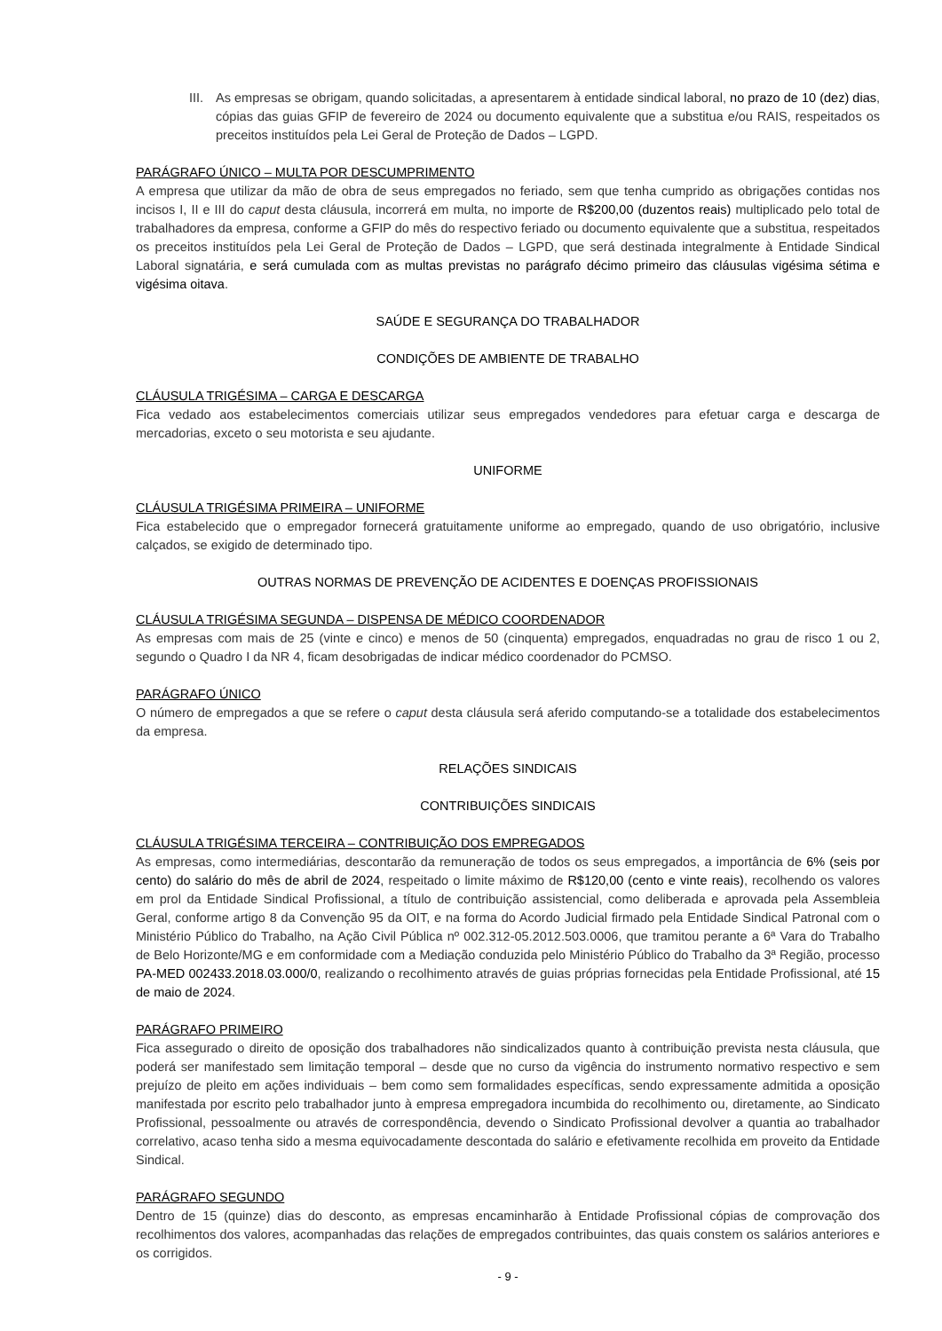III.
As empresas se obrigam, quando solicitadas, a apresentarem à entidade sindical laboral, no prazo de 10 (dez) dias, cópias das guias GFIP de fevereiro de 2024 ou documento equivalente que a substitua e/ou RAIS, respeitados os preceitos instituídos pela Lei Geral de Proteção de Dados – LGPD.
PARÁGRAFO ÚNICO – MULTA POR DESCUMPRIMENTO
A empresa que utilizar da mão de obra de seus empregados no feriado, sem que tenha cumprido as obrigações contidas nos incisos I, II e III do caput desta cláusula, incorrerá em multa, no importe de R$200,00 (duzentos reais) multiplicado pelo total de trabalhadores da empresa, conforme a GFIP do mês do respectivo feriado ou documento equivalente que a substitua, respeitados os preceitos instituídos pela Lei Geral de Proteção de Dados – LGPD, que será destinada integralmente à Entidade Sindical Laboral signatária, e será cumulada com as multas previstas no parágrafo décimo primeiro das cláusulas vigésima sétima e vigésima oitava.
SAÚDE E SEGURANÇA DO TRABALHADOR
CONDIÇÕES DE AMBIENTE DE TRABALHO
CLÁUSULA TRIGÉSIMA – CARGA E DESCARGA
Fica vedado aos estabelecimentos comerciais utilizar seus empregados vendedores para efetuar carga e descarga de mercadorias, exceto o seu motorista e seu ajudante.
UNIFORME
CLÁUSULA TRIGÉSIMA PRIMEIRA – UNIFORME
Fica estabelecido que o empregador fornecerá gratuitamente uniforme ao empregado, quando de uso obrigatório, inclusive calçados, se exigido de determinado tipo.
OUTRAS NORMAS DE PREVENÇÃO DE ACIDENTES E DOENÇAS PROFISSIONAIS
CLÁUSULA TRIGÉSIMA SEGUNDA – DISPENSA DE MÉDICO COORDENADOR
As empresas com mais de 25 (vinte e cinco) e menos de 50 (cinquenta) empregados, enquadradas no grau de risco 1 ou 2, segundo o Quadro I da NR 4, ficam desobrigadas de indicar médico coordenador do PCMSO.
PARÁGRAFO ÚNICO
O número de empregados a que se refere o caput desta cláusula será aferido computando-se a totalidade dos estabelecimentos da empresa.
RELAÇÕES SINDICAIS
CONTRIBUIÇÕES SINDICAIS
CLÁUSULA TRIGÉSIMA TERCEIRA – CONTRIBUIÇÃO DOS EMPREGADOS
As empresas, como intermediárias, descontarão da remuneração de todos os seus empregados, a importância de 6% (seis por cento) do salário do mês de abril de 2024, respeitado o limite máximo de R$120,00 (cento e vinte reais), recolhendo os valores em prol da Entidade Sindical Profissional, a título de contribuição assistencial, como deliberada e aprovada pela Assembleia Geral, conforme artigo 8 da Convenção 95 da OIT, e na forma do Acordo Judicial firmado pela Entidade Sindical Patronal com o Ministério Público do Trabalho, na Ação Civil Pública nº 002.312-05.2012.503.0006, que tramitou perante a 6ª Vara do Trabalho de Belo Horizonte/MG e em conformidade com a Mediação conduzida pelo Ministério Público do Trabalho da 3ª Região, processo PA-MED 002433.2018.03.000/0, realizando o recolhimento através de guias próprias fornecidas pela Entidade Profissional, até 15 de maio de 2024.
PARÁGRAFO PRIMEIRO
Fica assegurado o direito de oposição dos trabalhadores não sindicalizados quanto à contribuição prevista nesta cláusula, que poderá ser manifestado sem limitação temporal – desde que no curso da vigência do instrumento normativo respectivo e sem prejuízo de pleito em ações individuais – bem como sem formalidades específicas, sendo expressamente admitida a oposição manifestada por escrito pelo trabalhador junto à empresa empregadora incumbida do recolhimento ou, diretamente, ao Sindicato Profissional, pessoalmente ou através de correspondência, devendo o Sindicato Profissional devolver a quantia ao trabalhador correlativo, acaso tenha sido a mesma equivocadamente descontada do salário e efetivamente recolhida em proveito da Entidade Sindical.
PARÁGRAFO SEGUNDO
Dentro de 15 (quinze) dias do desconto, as empresas encaminharão à Entidade Profissional cópias de comprovação dos recolhimentos dos valores, acompanhadas das relações de empregados contribuintes, das quais constem os salários anteriores e os corrigidos.
- 9 -